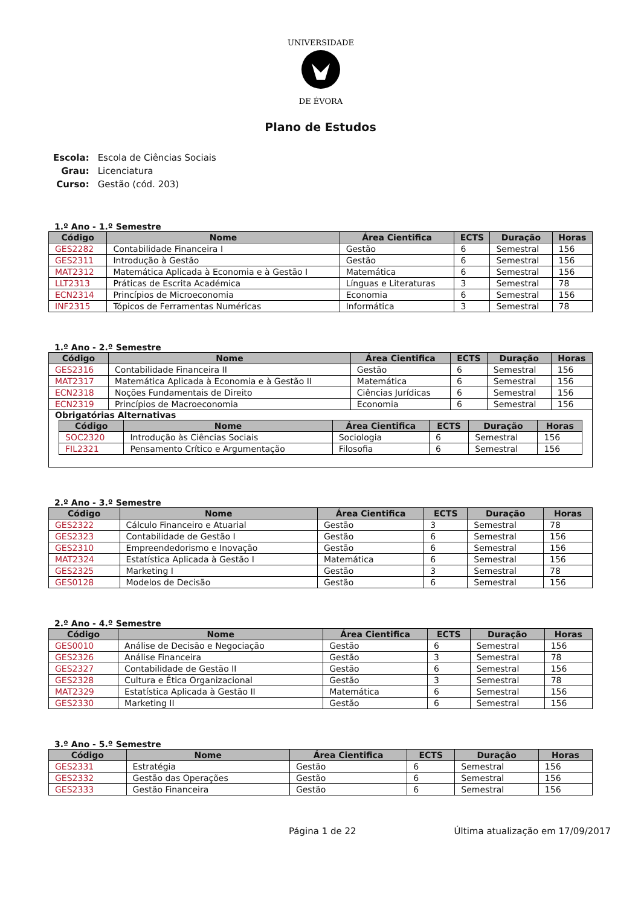UNIVERSIDADE
DE ÉVORA
Plano de Estudos
| Escola: | Escola de Ciências Sociais |
| Grau: | Licenciatura |
| Curso: | Gestão (cód. 203) |
1.º Ano - 1.º Semestre
| Código | Nome | Área Cientifica | ECTS | Duração | Horas |
| --- | --- | --- | --- | --- | --- |
| GES2282 | Contabilidade Financeira I | Gestão | 6 | Semestral | 156 |
| GES2311 | Introdução à Gestão | Gestão | 6 | Semestral | 156 |
| MAT2312 | Matemática Aplicada à Economia e à Gestão I | Matemática | 6 | Semestral | 156 |
| LLT2313 | Práticas de Escrita Académica | Línguas e Literaturas | 3 | Semestral | 78 |
| ECN2314 | Princípios de Microeconomia | Economia | 6 | Semestral | 156 |
| INF2315 | Tópicos de Ferramentas Numéricas | Informática | 3 | Semestral | 78 |
1.º Ano - 2.º Semestre
| Código | Nome | Área Cientifica | ECTS | Duração | Horas |
| --- | --- | --- | --- | --- | --- |
| GES2316 | Contabilidade Financeira II | Gestão | 6 | Semestral | 156 |
| MAT2317 | Matemática Aplicada à Economia e à Gestão II | Matemática | 6 | Semestral | 156 |
| ECN2318 | Noções Fundamentais de Direito | Ciências Jurídicas | 6 | Semestral | 156 |
| ECN2319 | Princípios de Macroeconomia | Economia | 6 | Semestral | 156 |
Obrigatórias Alternativas
| Código | Nome | Área Cientifica | ECTS | Duração | Horas |
| --- | --- | --- | --- | --- | --- |
| SOC2320 | Introdução às Ciências Sociais | Sociologia | 6 | Semestral | 156 |
| FIL2321 | Pensamento Crítico e Argumentação | Filosofia | 6 | Semestral | 156 |
2.º Ano - 3.º Semestre
| Código | Nome | Área Cientifica | ECTS | Duração | Horas |
| --- | --- | --- | --- | --- | --- |
| GES2322 | Cálculo Financeiro e Atuarial | Gestão | 3 | Semestral | 78 |
| GES2323 | Contabilidade de Gestão I | Gestão | 6 | Semestral | 156 |
| GES2310 | Empreendedorismo e Inovação | Gestão | 6 | Semestral | 156 |
| MAT2324 | Estatística Aplicada à Gestão I | Matemática | 6 | Semestral | 156 |
| GES2325 | Marketing I | Gestão | 3 | Semestral | 78 |
| GES0128 | Modelos de Decisão | Gestão | 6 | Semestral | 156 |
2.º Ano - 4.º Semestre
| Código | Nome | Área Cientifica | ECTS | Duração | Horas |
| --- | --- | --- | --- | --- | --- |
| GES0010 | Análise de Decisão e Negociação | Gestão | 6 | Semestral | 156 |
| GES2326 | Análise Financeira | Gestão | 3 | Semestral | 78 |
| GES2327 | Contabilidade de Gestão II | Gestão | 6 | Semestral | 156 |
| GES2328 | Cultura e Ética Organizacional | Gestão | 3 | Semestral | 78 |
| MAT2329 | Estatística Aplicada à Gestão II | Matemática | 6 | Semestral | 156 |
| GES2330 | Marketing II | Gestão | 6 | Semestral | 156 |
3.º Ano - 5.º Semestre
| Código | Nome | Área Cientifica | ECTS | Duração | Horas |
| --- | --- | --- | --- | --- | --- |
| GES2331 | Estratégia | Gestão | 6 | Semestral | 156 |
| GES2332 | Gestão das Operações | Gestão | 6 | Semestral | 156 |
| GES2333 | Gestão Financeira | Gestão | 6 | Semestral | 156 |
Página 1 de 22 Última atualização em 17/09/2017